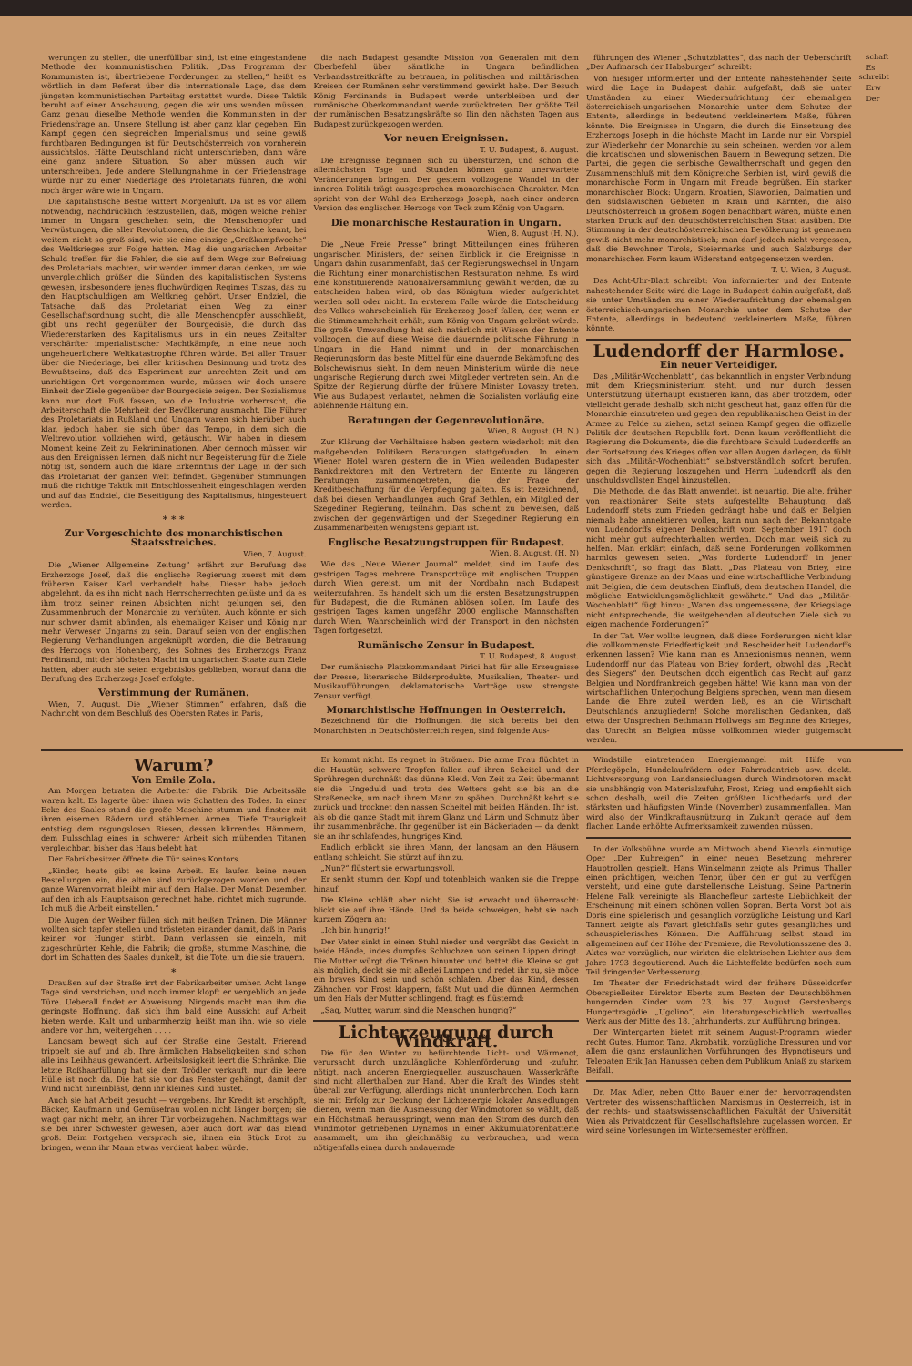werungen zu stellen, die unerfüllbar sind, ist eine eingestandene Methode der kommunistischen Politik. „Das Programm der Kommunisten ist, übertriebene Forderungen zu stellen,“ heißt es wörtlich in dem Referat über die internationale Lage, das dem jüngsten kommunistischen Parteitag erstattet wurde. Diese Taktik beruht auf einer Anschauung, gegen die wir uns wenden müssen. Ganz genau dieselbe Methode wenden die Kommunisten in der Friedensfrage an. Unsere Stellung ist aber ganz klar gegeben. Ein Kampf gegen den siegreichen Imperialismus und seine gewiß furchtbaren Bedingungen ist für Deutschösterreich von vornherein aussichtslos. Hätte Deutschland nicht unterschrieben, dann wäre eine ganz andere Situation. So aber müssen auch wir unterschreiben. Jede andere Stellungnahme in der Friedensfrage würde nur zu einer Niederlage des Proletariats führen, die wohl noch ärger wäre wie in Ungarn.
Die kapitalistische Bestie wittert Morgenluft. Da ist es vor allem notwendig, nachdrücklich festzustellen, daß, mögen welche Fehler immer in Ungarn geschehen sein, die Menschenopfer und Verwüstungen, die aller Revolutionen, die die Geschichte kennt, bei weitem nicht so groß sind, wie sie eine einzige „Großkampfwoche“ des Weltkrieges zur Folge hatten. Mag die ungarischen Arbeiter Schuld treffen für die Fehler, die sie auf dem Wege zur Befreiung des Proletariats machten, wir werden immer daran denken, um wie unvergleichlich größer die Sünden des kapitalistischen Systems gewesen, insbesondere jenes fluchwürdigen Regimes Tiszas, das zu den Hauptschuldigen am Weltkrieg gehört. Unser Endziel, die Tatsache, daß das Proletariat einen Weg zu einer Gesellschaftsordnung sucht, die alle Menschenopfer ausschließt, gibt uns recht gegenüber der Bourgeoisie, die durch das Wiedererstarken des Kapitalismus uns in ein neues Zeitalter verschärfter imperialistischer Machtkämpfe, in eine neue noch ungeheuerlichere Weltkatastrophe führen würde. Bei aller Trauer über die Niederlage, bei aller kritischen Besinnung und trotz des Bewußtseins, daß das Experiment zur unrechten Zeit und am unrichtigen Ort vorgenommen wurde, müssen wir doch unsere Einheit der Ziele gegenüber der Bourgeoisie zeigen. Der Sozialismus kann nur dort Fuß fassen, wo die Industrie vorherrscht, die Arbeiterschaft die Mehrheit der Bevölkerung ausmacht. Die Führer des Proletariats in Rußland und Ungarn waren sich hierüber auch klar, jedoch haben sie sich über das Tempo, in dem sich die Weltrevolution vollziehen wird, getäuscht. Wir haben in diesem Moment keine Zeit zu Rekriminationen. Aber dennoch müssen wir aus den Ereignissen lernen, daß nicht nur Begeisterung für die Ziele nötig ist, sondern auch die klare Erkenntnis der Lage, in der sich das Proletariat der ganzen Welt befindet. Gegenüber Stimmungen muß die richtige Taktik mit Entschlossenheit eingeschlagen werden und auf das Endziel, die Beseitigung des Kapitalismus, hingesteuert werden.
* * *
Zur Vorgeschichte des monarchistischen Staatsstreiches.
Wien, 7. August.
Die „Wiener Allgemeine Zeitung“ erfährt zur Berufung des Erzherzogs Josef, daß die englische Regierung zuerst mit dem früheren Kaiser Karl verhandelt habe. Dieser habe jedoch abgelehnt, da es ihn nicht nach Herrscherrechten gelüste und da es ihm trotz seiner reinen Absichten nicht gelungen sei, den Zusammenbruch der Monarchie zu verhüten. Auch könnte er sich nur schwer damit abfinden, als ehemaliger Kaiser und König nur mehr Verweser Ungarns zu sein. Darauf seien von der englischen Regierung Verhandlungen angeknüpft worden, die die Betrauung des Herzogs von Hohenberg, des Sohnes des Erzherzogs Franz Ferdinand, mit der höchsten Macht im ungarischen Staate zum Ziele hatten, aber auch sie seien ergebnislos geblieben, worauf dann die Berufung des Erzherzogs Josef erfolgte.
Verstimmung der Rumänen.
Wien, 7. August. Die „Wiener Stimmen“ erfahren, daß die Nachricht von dem Beschluß des Obersten Rates in Paris,
die nach Budapest gesandte Mission von Generalen mit dem Oberbefehl über sämtliche in Ungarn befindlichen Verbandsstreitkräfte zu betrauen, in politischen und militärischen Kreisen der Rumänen sehr verstimmend gewirkt habe. Der Besuch König Ferdinands in Budapest werde unterbleiben und der rumänische Oberkommandant werde zurücktreten. Der größte Teil der rumänischen Besatzungskräfte so Ilin den nächsten Tagen aus Budapest zurückgezogen werden.
Vor neuen Ereignissen.
T. U. Budapest, 8. August.
Die Ereignisse beginnen sich zu überstürzen, und schon die allernächsten Tage und Stunden können ganz unerwartete Veränderungen bringen. Der gestern vollzogene Wandel in der inneren Politik trägt ausgesprochen monarchischen Charakter. Man spricht von der Wahl des Erzherzogs Joseph, nach einer anderen Version des englischen Herzogs von Teck zum König von Ungarn.
Die monarchische Restauration in Ungarn.
Wien, 8. August (H. N.).
Die „Neue Freie Presse“ bringt Mitteilungen eines früheren ungarischen Ministers, der seinen Einblick in die Ereignisse in Ungarn dahin zusammenfaßt, daß der Regierungswechsel in Ungarn die Richtung einer monarchistischen Restauration nehme. Es wird eine konstituierende Nationalversammlung gewählt werden, die zu entscheiden haben wird, ob das Königtum wieder aufgerichtet werden soll oder nicht. In ersterem Falle würde die Entscheidung des Volkes wahrscheinlich für Erzherzog Josef fallen, der, wenn er die Stimmenmehrheit erhält, zum König von Ungarn gekrönt würde. Die große Umwandlung hat sich natürlich mit Wissen der Entente vollzogen, die auf diese Weise die dauernde politische Führung in Ungarn in die Hand nimmt und in der monarchischen Regierungsform das beste Mittel für eine dauernde Bekämpfung des Bolschewismus sieht. In dem neuen Ministerium würde die neue ungarische Regierung durch zwei Mitglieder vertreten sein. An die Spitze der Regierung dürfte der frühere Minister Lovaszy treten. Wie aus Budapest verlautet, nehmen die Sozialisten vorläufig eine ablehnende Haltung ein.
Beratungen der Gegenrevolutionäre.
Wien, 8. August. (H. N.)
Zur Klärung der Verhältnisse haben gestern wiederholt mit den maßgebenden Politikern Beratungen stattgefunden. In einem Wiener Hotel waren gestern die in Wien weilenden Budapester Bankdirektoren mit den Vertretern der Entente zu längeren Beratungen zusammengetreten, die der Frage der Kreditbeschaffung für die Verpflegung galten. Es ist bezeichnend, daß bei diesen Verhandlungen auch Graf Bethlen, ein Mitglied der Szegediner Regierung, teilnahm. Das scheint zu beweisen, daß zwischen der gegenwärtigen und der Szegediner Regierung ein Zusammenarbeiten wenigstens geplant ist.
Englische Besatzungstruppen für Budapest.
Wien, 8. August. (H. N)
Wie das „Neue Wiener Journal“ meldet, sind im Laufe des gestrigen Tages mehrere Transportzüge mit englischen Truppen durch Wien gereist, um mit der Nordbahn nach Budapest weiterzufahren. Es handelt sich um die ersten Besatzungstruppen für Budapest, die die Rumänen ablösen sollen. Im Laufe des gestrigen Tages kamen ungefähr 2000 englische Mannschaften durch Wien. Wahrscheinlich wird der Transport in den nächsten Tagen fortgesetzt.
Rumänische Zensur in Budapest.
T. U. Budapest, 8. August.
Der rumänische Platzkommandant Pirici hat für alle Erzeugnisse der Presse, literarische Bilderprodukte, Musikalien, Theater- und Musikaufführungen, deklamatorische Vorträge usw. strengste Zensur verfügt.
Monarchistische Hoffnungen in Oesterreich.
Bezeichnend für die Hoffnungen, die sich bereits bei den Monarchisten in Deutschösterreich regen, sind folgende Aus-
führungen des Wiener „Schutzblattes“, das nach der Ueberschrift „Der Aufmarsch der Habsburger“ schreibt:
Von hiesiger informierter und der Entente nahestehender Seite wird die Lage in Budapest dahin aufgefaßt, daß sie unter Umständen zu einer Wiederaufrichtung der ehemaligen österreichisch-ungarischen Monarchie unter dem Schutze der Entente, allerdings in bedeutend verkleinertem Maße, führen könnte. Die Ereignisse in Ungarn, die durch die Einsetzung des Erzherzogs Joseph in die höchste Macht im Lande nur ein Vorspiel zur Wiederkehr der Monarchie zu sein scheinen, werden vor allem die kroatischen und slowenischen Bauern in Bewegung setzen. Die Partei, die gegen die serbische Gewaltherrschaft und gegen den Zusammenschluß mit dem Königreiche Serbien ist, wird gewiß die monarchische Form in Ungarn mit Freude begrüßen. Ein starker monarchischer Block: Ungarn, Kroatien, Slawonien, Dalmatien und den südslawischen Gebieten in Krain und Kärnten, die also Deutschösterreich in großem Bogen benachbart wären, müßte einen starken Druck auf den deutschösterreichischen Staat ausüben. Die Stimmung in der deutschösterreichischen Bevölkerung ist gemeinen gewiß nicht mehr monarchistisch; man darf jedoch nicht vergessen, daß die Bewohner Tirols, Steiermarks und auch Salzburgs der monarchischen Form kaum Widerstand entgegensetzen werden.
T. U. Wien, 8 August.
Das Acht-Uhr-Blatt schreibt: Von informierter und der Entente nahestehender Seite wird die Lage in Budapest dahin aufgefaßt, daß sie unter Umständen zu einer Wiederaufrichtung der ehemaligen österreichisch-ungarischen Monarchie unter dem Schutze der Entente, allerdings in bedeutend verkleinertem Maße, führen könnte.
Ludendorff der Harmlose.
Ein neuer Verteidiger.
Das „Militär-Wochenblatt“, das bekanntlich in engster Verbindung mit dem Kriegsministerium steht, und nur durch dessen Unterstützung überhaupt existieren kann, das aber trotzdem, oder vielleicht gerade deshalb, sich nicht gescheut hat, ganz offen für die Monarchie einzutreten und gegen den republikanischen Geist in der Armee zu Felde zu ziehen, setzt seinen Kampf gegen die offizielle Politik der deutschen Republik fort. Denn kaum veröffentlicht die Regierung die Dokumente, die die furchtbare Schuld Ludendorffs an der Fortsetzung des Krieges offen vor allen Augen darlegen, da fühlt sich das „Militär-Wochenblatt“ selbstverständlich sofort berufen, gegen die Regierung loszugehen und Herrn Ludendorff als den unschuldsvollsten Engel hinzustellen.
Die Methode, die das Blatt anwendet, ist neuartig. Die alte, früher von reaktionärer Seite stets aufgestellte Behauptung, daß Ludendorff stets zum Frieden gedrängt habe und daß er Belgien niemals habe annektieren wollen, kann nun nach der Bekanntgabe von Ludendorffs eigener Denkschrift vom September 1917 doch nicht mehr gut aufrechterhalten werden. Doch man weiß sich zu helfen. Man erklärt einfach, daß seine Forderungen vollkommen harmlos gewesen seien. „Was forderte Ludendorff in jener Denkschrift“, so fragt das Blatt. „Das Plateau von Briey, eine günstigere Grenze an der Maas und eine wirtschaftliche Verbindung mit Belgien, die dem deutschen Einfluß, dem deutschen Handel, die mögliche Entwicklungsmöglichkeit gewährte.“ Und das „Militär-Wochenblatt“ fügt hinzu: „Waren das ungemessene, der Kriegslage nicht entsprechende, die weitgehenden alldeutschen Ziele sich zu eigen machende Forderungen?“
In der Tat. Wer wollte leugnen, daß diese Forderungen nicht klar die vollkommenste Friedfertigkeit und Bescheidenheit Ludendorffs erkennen lassen? Wie kann man es Annexionismus nennen, wenn Ludendorff nur das Plateau von Briey fordert, obwohl das „Recht des Siegers“ den Deutschen doch eigentlich das Recht auf ganz Belgien und Nordfrankreich gegeben hätte! Wie kann man von der wirtschaftlichen Unterjochung Belgiens sprechen, wenn man diesem Lande die Ehre zuteil werden ließ, es an die Wirtschaft Deutschlands anzugliedern! Solche moralischen Gedanken, daß etwa der Unsprechen Bethmann Hollwegs am Beginne des Krieges, das Unrecht an Belgien müsse vollkommen wieder gutgemacht werden.
schaft
Es schreibt
Erw
Der
Warum?
Von Emile Zola.
Am Morgen betraten die Arbeiter die Fabrik. Die Arbeitssäle waren kalt. Es lagerte über ihnen wie Schatten des Todes. In einer Ecke des Saales stand die große Maschine stumm und finster mit ihren eisernen Rädern und stählernen Armen. Tiefe Traurigkeit entstieg dem regungslosen Riesen, dessen klirrendes Hämmern, dem Pulsschlag eines in schwerer Arbeit sich mühenden Titanen vergleichbar, bisher das Haus belebt hat.
Der Fabrikbesitzer öffnete die Tür seines Kontors.
„Kinder, heute gibt es keine Arbeit. Es laufen keine neuen Bestellungen ein, die alten sind zurückgezogen worden und der ganze Warenvorrat bleibt mir auf dem Halse. Der Monat Dezember, auf den ich als Hauptsaison gerechnet habe, richtet mich zugrunde. Ich muß die Arbeit einstellen.“
Die Augen der Weiber füllen sich mit heißen Tränen. Die Männer wollten sich tapfer stellen und trösteten einander damit, daß in Paris keiner vor Hunger stirbt. Dann verlassen sie einzeln, mit zugeschnürter Kehle, die Fabrik; die große, stumme Maschine, die dort im Schatten des Saales dunkelt, ist die Tote, um die sie trauern.
*
Draußen auf der Straße irrt der Fabrikarbeiter umher. Acht lange Tage sind verstrichen, und noch immer klopft er vergeblich an jede Türe. Ueberall findet er Abweisung. Nirgends macht man ihm die geringste Hoffnung, daß sich ihm bald eine Aussicht auf Arbeit bieten werde. Kalt und unbarmherzig heißt man ihn, wie so viele andere vor ihm, weitergehen . . . .
Langsam bewegt sich auf der Straße eine Gestalt. Frierend trippelt sie auf und ab. Ihre ärmlichen Habseligkeiten sind schon alle ins Leihhaus gewandert. Arbeitslosigkeit leert die Schränke. Die letzte Roßhaarfüllung hat sie dem Trödler verkauft, nur die leere Hülle ist noch da. Die hat sie vor das Fenster gehängt, damit der Wind nicht hineinbläst, denn ihr kleines Kind hustet.
Auch sie hat Arbeit gesucht — vergebens. Ihr Kredit ist erschöpft, Bäcker, Kaufmann und Gemüsefrau wollen nicht länger borgen; sie wagt gar nicht mehr, an ihrer Tür vorbeizugehen. Nachmittags war sie bei ihrer Schwester gewesen, aber auch dort war das Elend groß. Beim Fortgehen versprach sie, ihnen ein Stück Brot zu bringen, wenn ihr Mann etwas verdient haben würde.
Er kommt nicht. Es regnet in Strömen. Die arme Frau flüchtet in die Haustür, schwere Tropfen fallen auf ihren Scheitel und der Sprühregen durchnäßt das dünne Kleid. Von Zeit zu Zeit übermannt sie die Ungeduld und trotz des Wetters geht sie bis an die Straßenecke, um nach ihrem Mann zu spähen. Durchnäßt kehrt sie zurück und trocknet den nassen Scheitel mit beiden Händen. Ihr ist, als ob die ganze Stadt mit ihrem Glanz und Lärm und Schmutz über ihr zusammenbräche. Ihr gegenüber ist ein Bäckerladen — da denkt sie an ihr schlafendes, hungriges Kind.
Endlich erblickt sie ihren Mann, der langsam an den Häusern entlang schleicht. Sie stürzt auf ihn zu.
„Nun?“ flüstert sie erwartungsvoll.
Er senkt stumm den Kopf und totenbleich wanken sie die Treppe hinauf.
Die Kleine schläft aber nicht. Sie ist erwacht und überrascht: blickt sie auf ihre Hände. Und da beide schweigen, hebt sie nach kurzem Zögern an:
„Ich bin hungrig!“
Der Vater sinkt in einen Stuhl nieder und vergräbt das Gesicht in beide Hände, indes dumpfes Schluchzen von seinen Lippen dringt. Die Mutter würgt die Tränen hinunter und bettet die Kleine so gut als möglich, deckt sie mit allerlei Lumpen und redet ihr zu, sie möge ein braves Kind sein und schön schlafen. Aber das Kind, dessen Zähnchen vor Frost klappern, faßt Mut und die dünnen Aermchen um den Hals der Mutter schlingend, fragt es flüsternd:
„Sag, Mutter, warum sind die Menschen hungrig?“
Lichterzeugung durch Windkraft.
Die für den Winter zu befürchtende Licht- und Wärmenot, verursacht durch unzulängliche Kohlenförderung und -zufuhr, nötigt, nach anderen Energiequellen auszuschauen. Wasserkräfte sind nicht allerthalben zur Hand. Aber die Kraft des Windes steht überall zur Verfügung, allerdings nicht ununterbrochen. Doch kann sie mit Erfolg zur Deckung der Lichtenergie lokaler Ansiedlungen dienen, wenn man die Ausmessung der Windmotoren so wählt, daß ein Höchstmaß herausspringt, wenn man den Strom des durch den Windmotor getriebenen Dynamos in einer Akkumulatorenbatterie ansammelt, um ihn gleichmäßig zu verbrauchen, und wenn nötigenfalls einen durch andauernde
Windstille eintretenden Energiemangel mit Hilfe von Pferdegöpeln, Hundelaufrädern oder Fahrradantrieb usw. deckt. Lichtversorgung von Landansiedlungen durch Windmotoren macht sie unabhängig von Materialzufuhr, Frost, Krieg, und empfiehlt sich schon deshalb, weil die Zeiten größten Lichtbedarfs und der stärksten und häufigsten Winde (November) zusammenfallen. Man wird also der Windkraftausnützung in Zukunft gerade auf dem flachen Lande erhöhte Aufmerksamkeit zuwenden müssen.
In der Volksbühne wurde am Mittwoch abend Kienzls einmutige Oper „Der Kuhreigen“ in einer neuen Besetzung mehrerer Hauptrollen gespielt. Hans Winkelmann zeigte als Primus Thaller einen prächtigen, weichen Tenor, über den er gut zu verfügen versteht, und eine gute darstellerische Leistung. Seine Partnerin Helene Falk vereinigte als Blanchefleur zarteste Lieblichkeit der Erscheinung mit einem schönen vollen Sopran. Berta Vorst bot als Doris eine spielerisch und gesanglich vorzügliche Leistung und Karl Tannert zeigte als Favart gleichfalls sehr gutes gesangliches und schauspielerisches Können. Die Aufführung selbst stand im allgemeinen auf der Höhe der Premiere, die Revolutionsszene des 3. Aktes war vorzüglich, nur wirkten die elektrischen Lichter aus dem Jahre 1793 degoutierend. Auch die Lichteffekte bedürfen noch zum Teil dringender Verbesserung.
Im Theater der Friedrichstadt wird der frühere Düsseldorfer Oberspielleiter Direktor Eberts zum Besten der Deutschböhmen hungernden Kinder vom 23. bis 27. August Gerstenbergs Hungertragödie „Ugolino“, ein literaturgeschichtlich wertvolles Werk aus der Mitte des 18. Jahrhunderts, zur Aufführung bringen.
Der Wintergarten bietet mit seinem August-Programm wieder recht Gutes, Humor, Tanz, Akrobatik, vorzügliche Dressuren und vor allem die ganz erstaunlichen Vorführungen des Hypnotiseurs und Telepaten Erik Jan Hanussen geben dem Publikum Anlaß zu starkem Beifall.
Dr. Max Adler, neben Otto Bauer einer der hervorragendsten Vertreter des wissenschaftlichen Marxismus in Oesterreich, ist in der rechts- und staatswissenschaftlichen Fakultät der Universität Wien als Privatdozent für Gesellschaftslehre zugelassen worden. Er wird seine Vorlesungen im Wintersemester eröffnen.